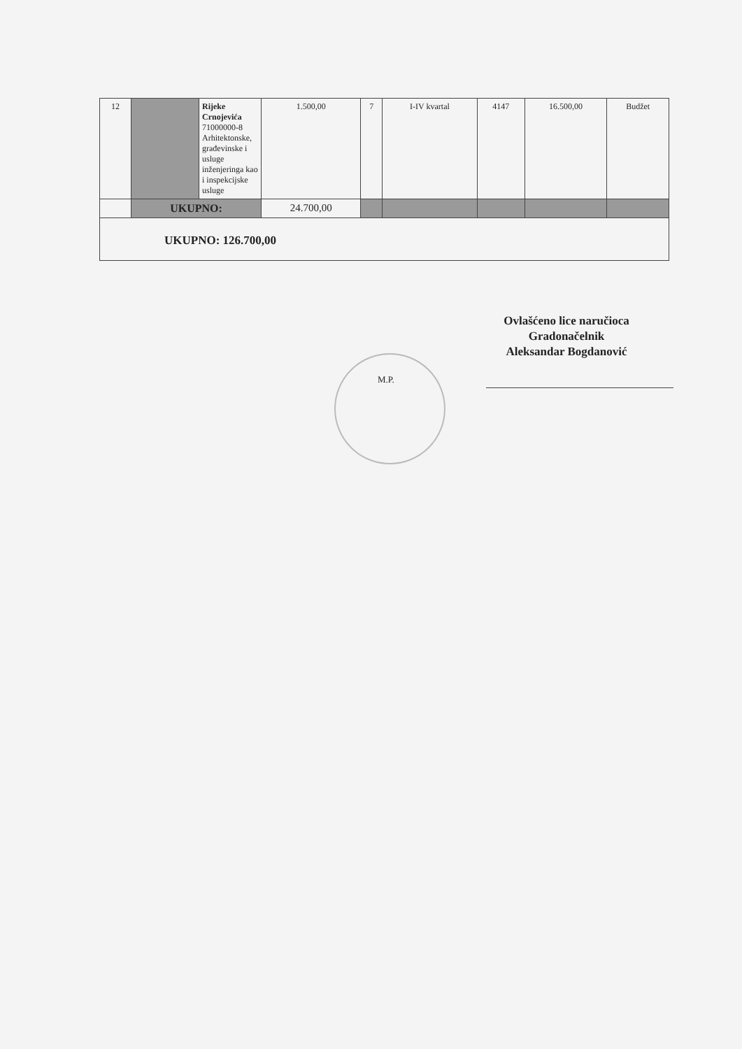| 12 | | Rijeke Crnojevića 71000000-8 Arhitektonske, građevinske i usluge inženjeringa kao i inspekcijske usluge | 1.500,00 | 7 | I-IV kvartal | 4147 | 16.500,00 | Budžet |
| | UKUPNO: | | 24.700,00 | | | | | |
| UKUPNO: 126.700,00 | | | | | | | | |
Ovlašćeno lice naručioca
Gradonačelnik
Aleksandar Bogdanović
M.P.